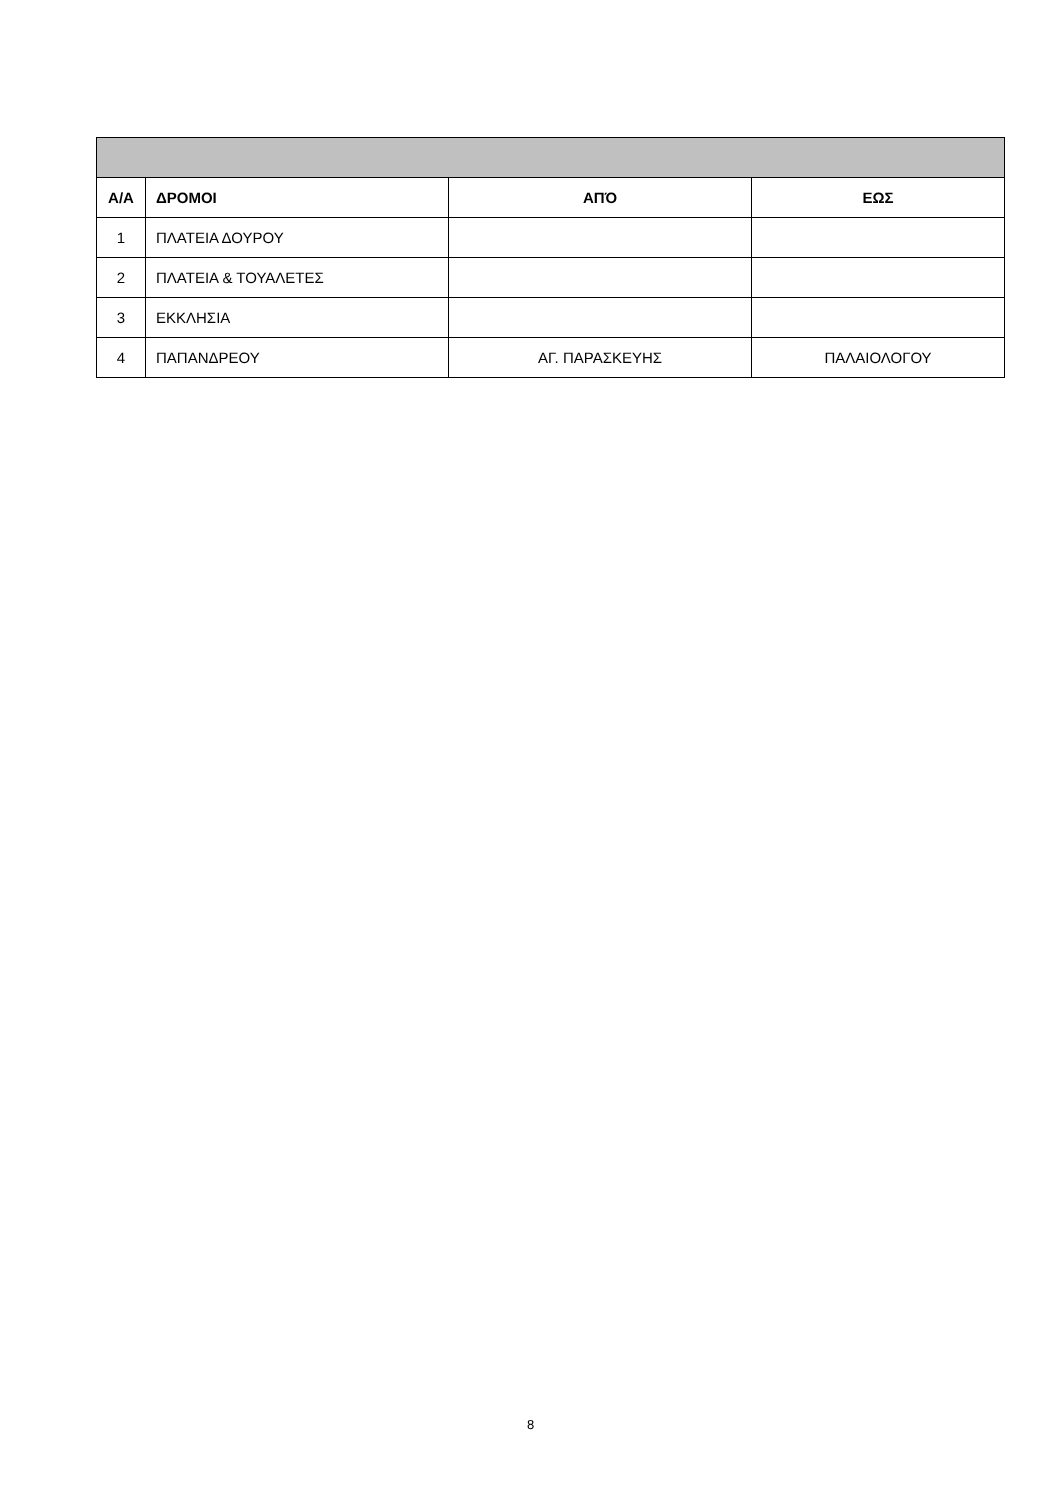| Α/Α | ΔΡΟΜΟΙ | ΑΠΌ | ΕΩΣ |
| --- | --- | --- | --- |
| 1 | ΠΛΑΤΕΙΑ ΔΟΥΡΟΥ | | |
| 2 | ΠΛΑΤΕΙΑ & ΤΟΥΑΛΕΤΕΣ | | |
| 3 | ΕΚΚΛΗΣΙΑ | | |
| 4 | ΠΑΠΑΝΔΡΕΟΥ | ΑΓ. ΠΑΡΑΣΚΕΥΗΣ | ΠΑΛΑΙΟΛΟΓΟΥ |
8